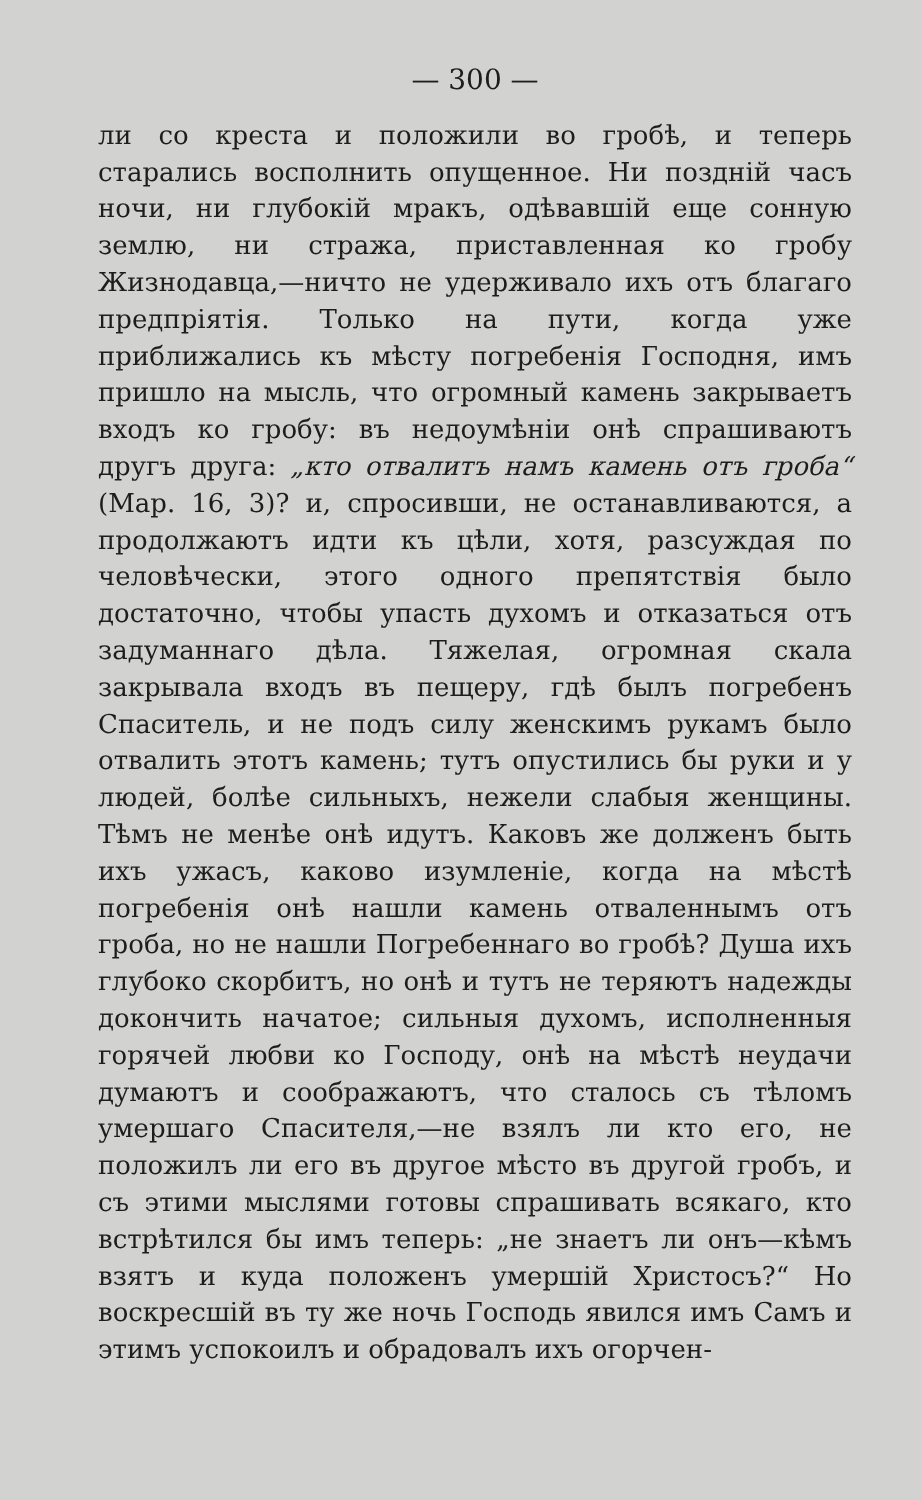— 300 —
ли со креста и положили во гробѣ, и теперь старались восполнить опущенное. Ни поздній часъ ночи, ни глубокій мракъ, одѣвавшій еще сонную землю, ни стража, приставленная ко гробу Жизнодавца,—ничто не удерживало ихъ отъ благаго предпріятія. Только на пути, когда уже приближались къ мѣсту погребенія Господня, имъ пришло на мысль, что огромный камень закрываетъ входъ ко гробу: въ недоумѣніи онѣ спрашиваютъ другъ друга: „кто отвалитъ намъ камень отъ гроба“ (Мар. 16, 3)? и, спросивши, не останавливаются, а продолжаютъ идти къ цѣли, хотя, разсуждая по человѣчески, этого одного препятствія было достаточно, чтобы упасть духомъ и отказаться отъ задуманнаго дѣла. Тяжелая, огромная скала закрывала входъ въ пещеру, гдѣ былъ погребенъ Спаситель, и не подъ силу женскимъ рукамъ было отвалить этотъ камень; тутъ опустились бы руки и у людей, болѣе сильныхъ, нежели слабыя женщины. Тѣмъ не менѣе онѣ идутъ. Каковъ же долженъ быть ихъ ужасъ, каково изумленіе, когда на мѣстѣ погребенія онѣ нашли камень отваленнымъ отъ гроба, но не нашли Погребеннаго во гробѣ? Душа ихъ глубоко скорбитъ, но онѣ и тутъ не теряютъ надежды докончить начатое; сильныя духомъ, исполненныя горячей любви ко Господу, онѣ на мѣстѣ неудачи думаютъ и соображаютъ, что сталось съ тѣломъ умершаго Спасителя,—не взялъ ли кто его, не положилъ ли его въ другое мѣсто въ другой гробъ, и съ этими мыслями готовы спрашивать всякаго, кто встрѣтился бы имъ теперь: „не знаетъ ли онъ—кѣмъ взятъ и куда положенъ умершій Христосъ?“ Но воскресшій въ ту же ночь Господь явился имъ Самъ и этимъ успокоилъ и обрадовалъ ихъ огорчен-